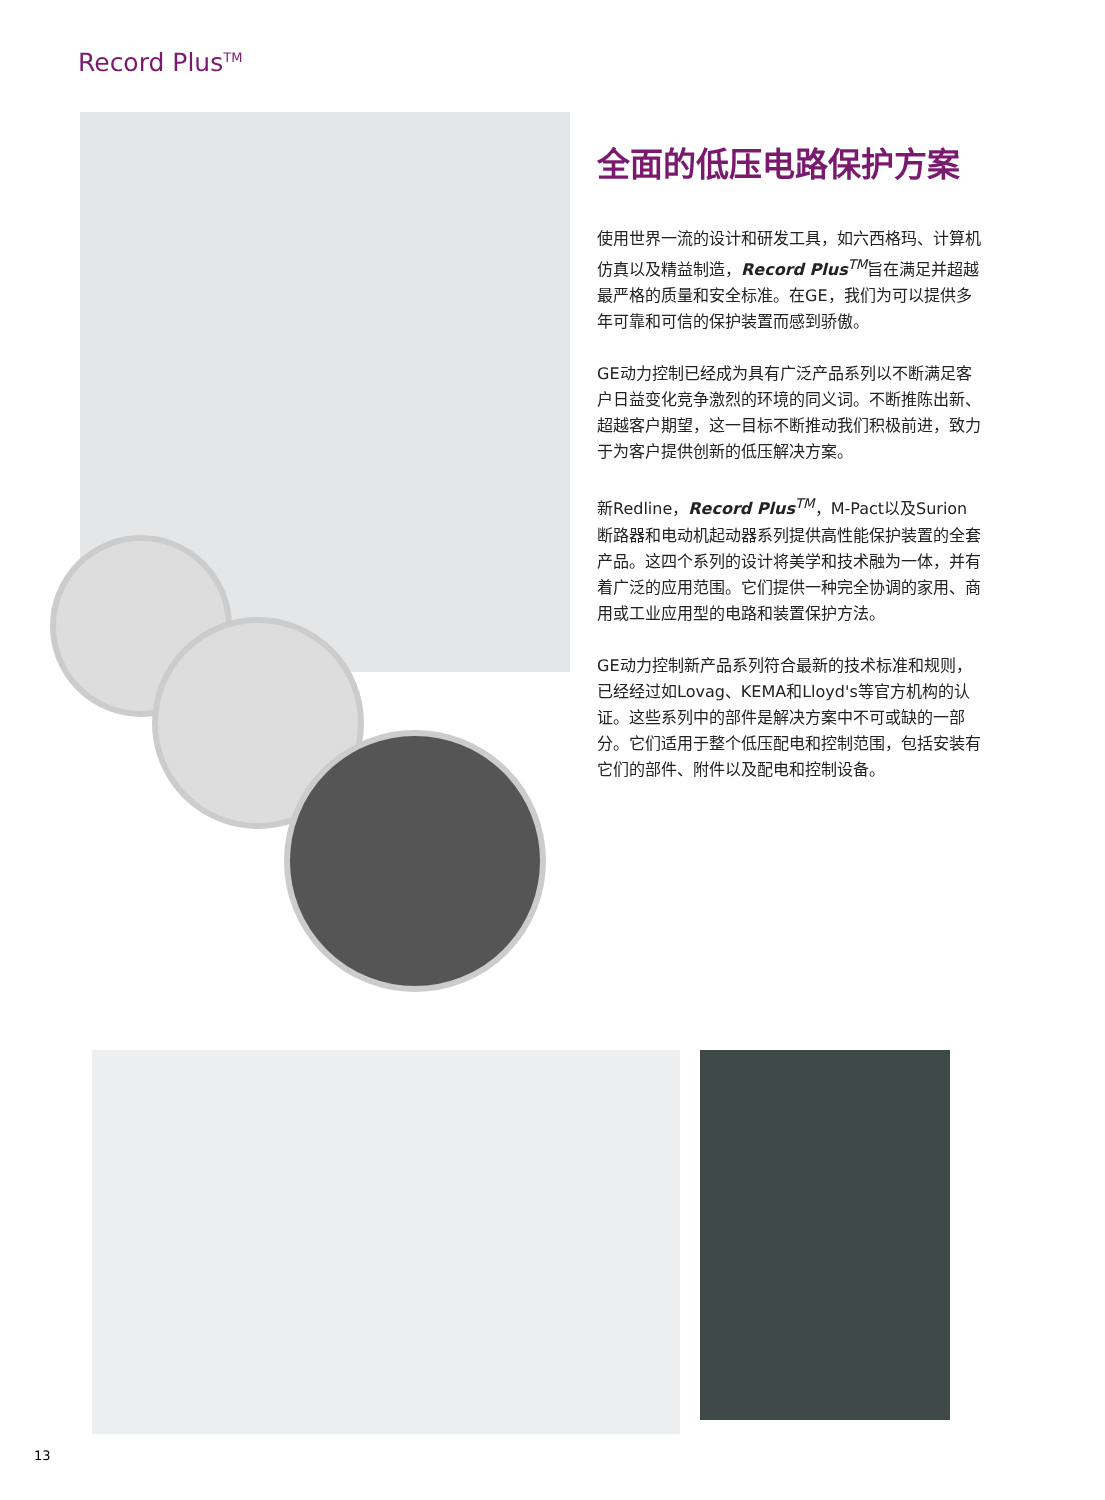Record Plus<sup>TM</sup>
全面的低压电路保护方案
使用世界一流的设计和研发工具，如六西格玛、计算机仿真以及精益制造，Record Plus<sup>TM</sup>旨在满足并超越最严格的质量和安全标准。在GE，我们为可以提供多年可靠和可信的保护装置而感到骄傲。
GE动力控制已经成为具有广泛产品系列以不断满足客户日益变化竞争激烈的环境的同义词。不断推陈出新、超越客户期望，这一目标不断推动我们积极前进，致力于为客户提供创新的低压解决方案。
新Redline，Record Plus<sup>TM</sup>，M-Pact以及Surion断路器和电动机起动器系列提供高性能保护装置的全套产品。这四个系列的设计将美学和技术融为一体，并有着广泛的应用范围。它们提供一种完全协调的家用、商用或工业应用型的电路和装置保护方法。
GE动力控制新产品系列符合最新的技术标准和规则，已经经过如Lovag、KEMA和Lloyd's等官方机构的认证。这些系列中的部件是解决方案中不可或缺的一部分。它们适用于整个低压配电和控制范围，包括安装有它们的部件、附件以及配电和控制设备。
13